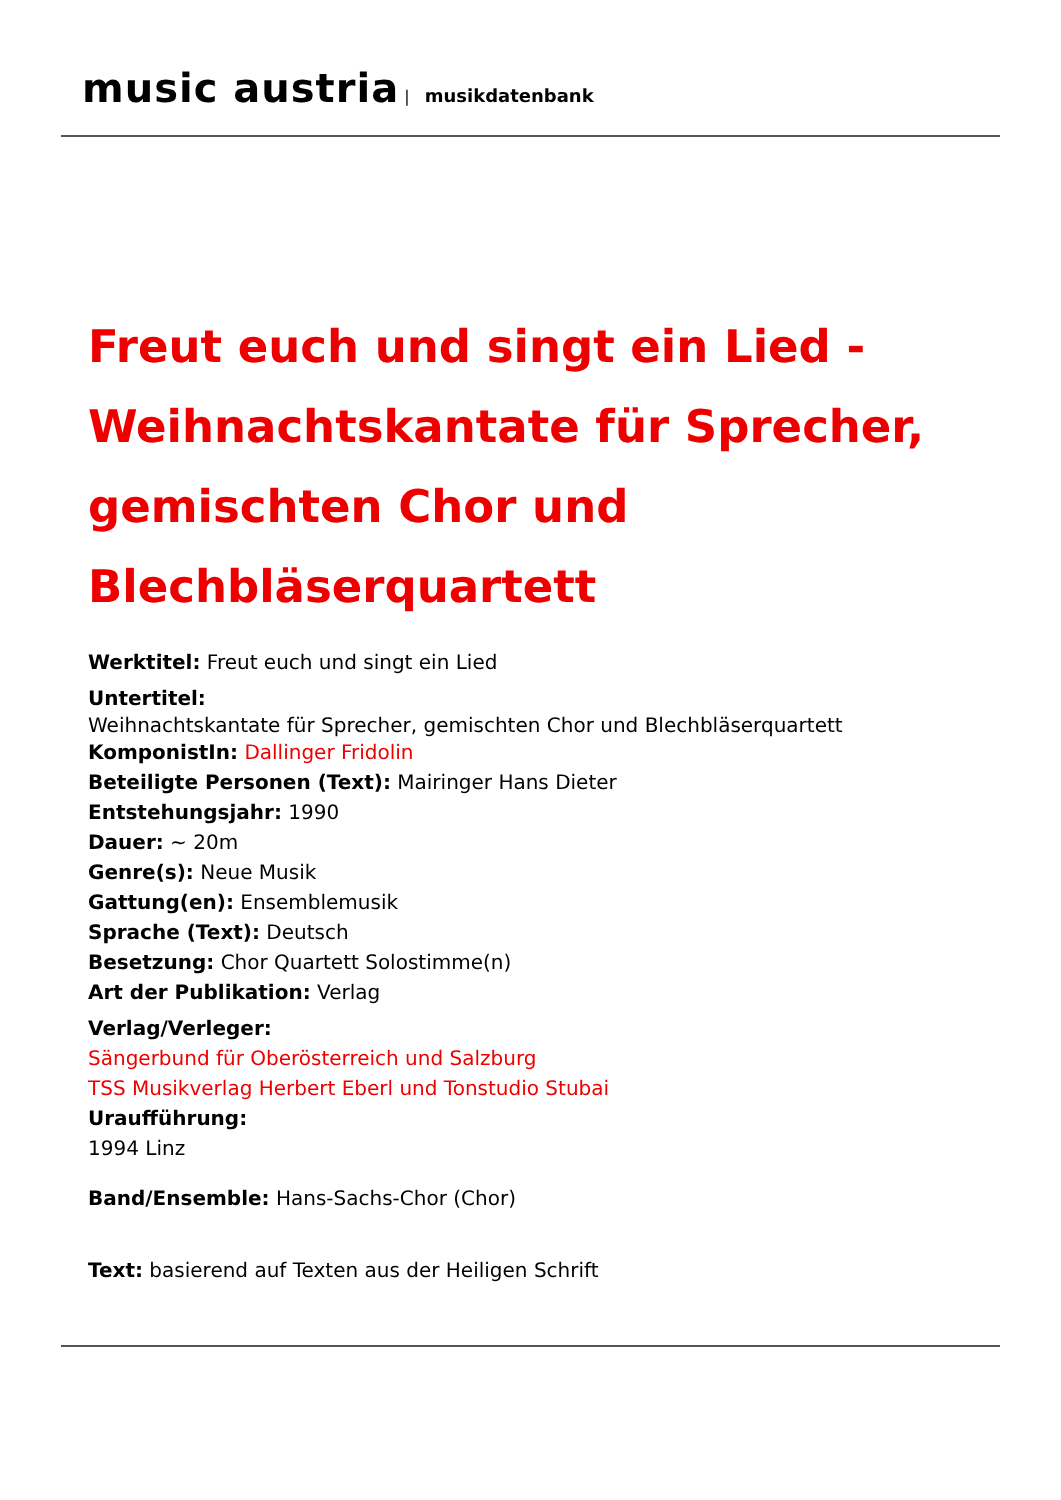music austria | musikdatenbank
Freut euch und singt ein Lied - Weihnachtskantate für Sprecher, gemischten Chor und Blechbläserquartett
Werktitel: Freut euch und singt ein Lied
Untertitel:
Weihnachtskantate für Sprecher, gemischten Chor und Blechbläserquartett
KomponistIn: Dallinger Fridolin
Beteiligte Personen (Text): Mairinger Hans Dieter
Entstehungsjahr: 1990
Dauer: ~ 20m
Genre(s): Neue Musik
Gattung(en): Ensemblemusik
Sprache (Text): Deutsch
Besetzung: Chor Quartett Solostimme(n)
Art der Publikation: Verlag
Verlag/Verleger:
Sängerbund für Oberösterreich und Salzburg
TSS Musikverlag Herbert Eberl und Tonstudio Stubai
Uraufführung:
1994 Linz
Band/Ensemble: Hans-Sachs-Chor (Chor)
Text: basierend auf Texten aus der Heiligen Schrift